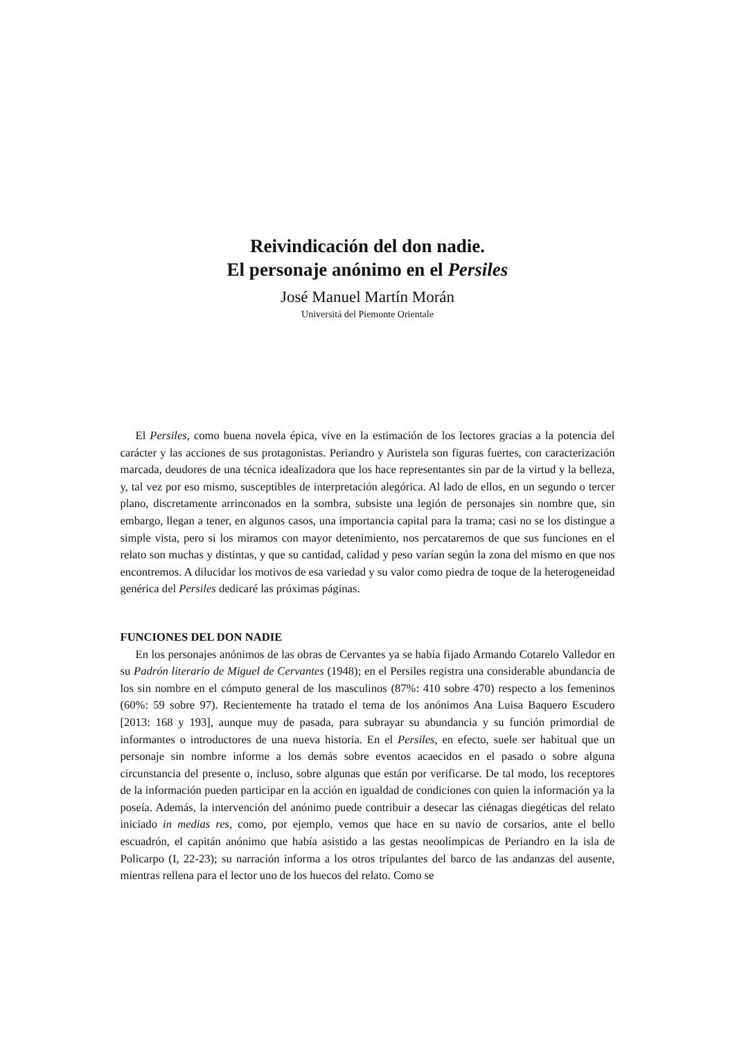Reivindicación del don nadie.
El personaje anónimo en el Persiles
José Manuel Martín Morán
Universitá del Piemonte Orientale
El Persiles, como buena novela épica, vive en la estimación de los lectores gracias a la potencia del carácter y las acciones de sus protagonistas. Periandro y Auristela son figuras fuertes, con caracterización marcada, deudores de una técnica idealizadora que los hace representantes sin par de la virtud y la belleza, y, tal vez por eso mismo, susceptibles de interpretación alegórica. Al lado de ellos, en un segundo o tercer plano, discretamente arrinconados en la sombra, subsiste una legión de personajes sin nombre que, sin embargo, llegan a tener, en algunos casos, una importancia capital para la trama; casi no se los distingue a simple vista, pero si los miramos con mayor detenimiento, nos percataremos de que sus funciones en el relato son muchas y distintas, y que su cantidad, calidad y peso varían según la zona del mismo en que nos encontremos. A dilucidar los motivos de esa variedad y su valor como piedra de toque de la heterogeneidad genérica del Persiles dedicaré las próximas páginas.
FUNCIONES DEL DON NADIE
En los personajes anónimos de las obras de Cervantes ya se había fijado Armando Cotarelo Valledor en su Padrón literario de Miguel de Cervantes (1948); en el Persiles registra una considerable abundancia de los sin nombre en el cómputo general de los masculinos (87%: 410 sobre 470) respecto a los femeninos (60%: 59 sobre 97). Recientemente ha tratado el tema de los anónimos Ana Luisa Baquero Escudero [2013: 168 y 193], aunque muy de pasada, para subrayar su abundancia y su función primordial de informantes o introductores de una nueva historia. En el Persiles, en efecto, suele ser habitual que un personaje sin nombre informe a los demás sobre eventos acaecidos en el pasado o sobre alguna circunstancia del presente o, incluso, sobre algunas que están por verificarse. De tal modo, los receptores de la información pueden participar en la acción en igualdad de condiciones con quien la información ya la poseía. Además, la intervención del anónimo puede contribuir a desecar las ciénagas diegéticas del relato iniciado in medias res, como, por ejemplo, vemos que hace en su navío de corsarios, ante el bello escuadrón, el capitán anónimo que había asistido a las gestas neoolímpicas de Periandro en la isla de Policarpo (I, 22-23); su narración informa a los otros tripulantes del barco de las andanzas del ausente, mientras rellena para el lector uno de los huecos del relato. Como se